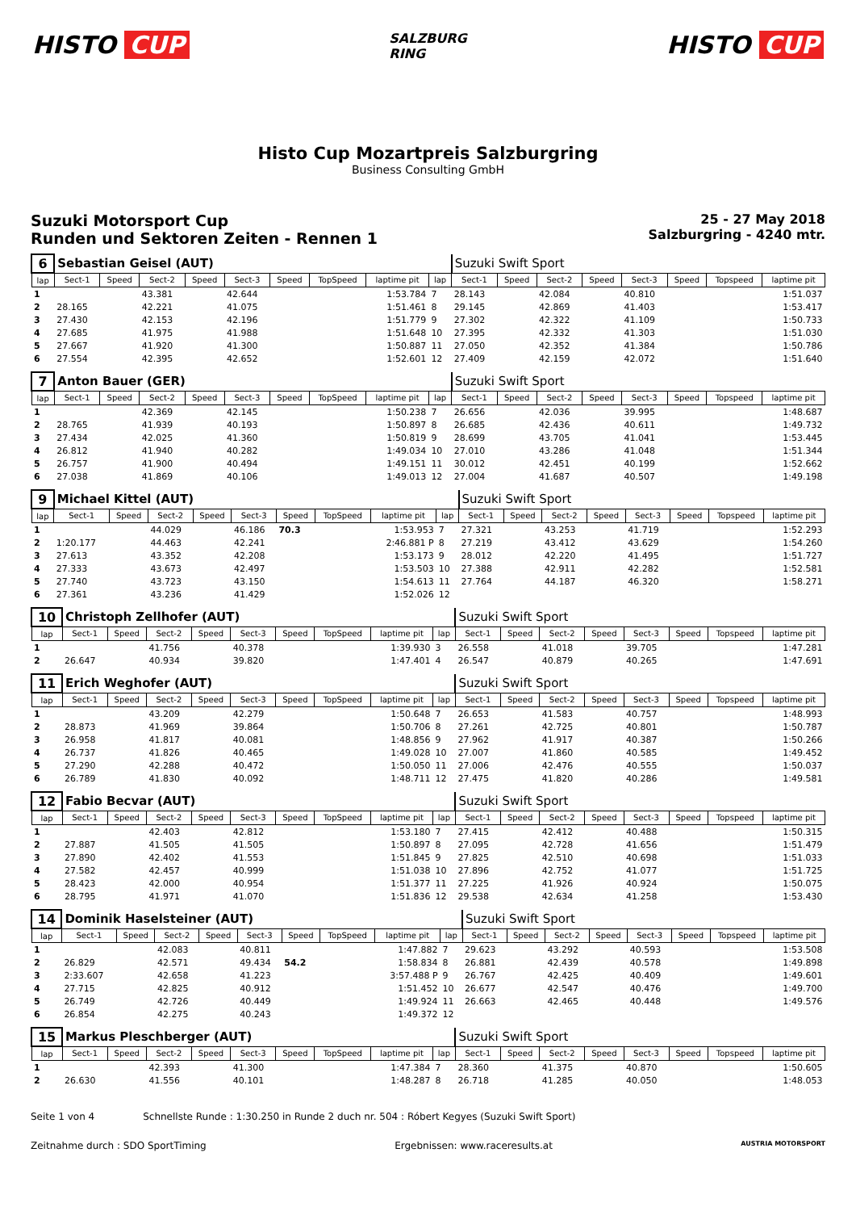HISTO CUP
SALZBURG
RING
HISTO CUP
Histo Cup Mozartpreis Salzburgring
Business Consulting GmbH
Suzuki Motorsport Cup
Runden und Sektoren Zeiten - Rennen 1
25 - 27 May 2018
Salzburgring - 4240 mtr.
| 6 | Sebastian Geisel (AUT) | | | | | | | | | Suzuki Swift Sport | | | | | | | |
| lap | Sect-1 | Speed | Sect-2 | Speed | Sect-3 | Speed | TopSpeed | laptime pit | lap | Sect-1 | Speed | Sect-2 | Speed | Sect-3 | Speed | Topspeed | laptime pit |
| 1 | | | 43.381 | | 42.644 | | | 1:53.784 | 7 | 28.143 | | 42.084 | | 40.810 | | | 1:51.037 |
| 2 | 28.165 | | 42.221 | | 41.075 | | | 1:51.461 | 8 | 29.145 | | 42.869 | | 41.403 | | | 1:53.417 |
| 3 | 27.430 | | 42.153 | | 42.196 | | | 1:51.779 | 9 | 27.302 | | 42.322 | | 41.109 | | | 1:50.733 |
| 4 | 27.685 | | 41.975 | | 41.988 | | | 1:51.648 | 10 | 27.395 | | 42.332 | | 41.303 | | | 1:51.030 |
| 5 | 27.667 | | 41.920 | | 41.300 | | | 1:50.887 | 11 | 27.050 | | 42.352 | | 41.384 | | | 1:50.786 |
| 6 | 27.554 | | 42.395 | | 42.652 | | | 1:52.601 | 12 | 27.409 | | 42.159 | | 42.072 | | | 1:51.640 |
| 7 | Anton Bauer (GER) | | | | | | | | | Suzuki Swift Sport | | | | | | | |
| lap | Sect-1 | Speed | Sect-2 | Speed | Sect-3 | Speed | TopSpeed | laptime pit | lap | Sect-1 | Speed | Sect-2 | Speed | Sect-3 | Speed | Topspeed | laptime pit |
| 1 | | | 42.369 | | 42.145 | | | 1:50.238 | 7 | 26.656 | | 42.036 | | 39.995 | | | 1:48.687 |
| 2 | 28.765 | | 41.939 | | 40.193 | | | 1:50.897 | 8 | 26.685 | | 42.436 | | 40.611 | | | 1:49.732 |
| 3 | 27.434 | | 42.025 | | 41.360 | | | 1:50.819 | 9 | 28.699 | | 43.705 | | 41.041 | | | 1:53.445 |
| 4 | 26.812 | | 41.940 | | 40.282 | | | 1:49.034 | 10 | 27.010 | | 43.286 | | 41.048 | | | 1:51.344 |
| 5 | 26.757 | | 41.900 | | 40.494 | | | 1:49.151 | 11 | 30.012 | | 42.451 | | 40.199 | | | 1:52.662 |
| 6 | 27.038 | | 41.869 | | 40.106 | | | 1:49.013 | 12 | 27.004 | | 41.687 | | 40.507 | | | 1:49.198 |
| 9 | Michael Kittel (AUT) | | | | | | | | | Suzuki Swift Sport | | | | | | | |
| lap | Sect-1 | Speed | Sect-2 | Speed | Sect-3 | Speed | TopSpeed | laptime pit | lap | Sect-1 | Speed | Sect-2 | Speed | Sect-3 | Speed | Topspeed | laptime pit |
| 1 | | | 44.029 | | 46.186 | 70.3 | | 1:53.953 | 7 | 27.321 | | 43.253 | | 41.719 | | | 1:52.293 |
| 2 | 1:20.177 | | 44.463 | | 42.241 | | | 2:46.881 P | 8 | 27.219 | | 43.412 | | 43.629 | | | 1:54.260 |
| 3 | 27.613 | | 43.352 | | 42.208 | | | 1:53.173 | 9 | 28.012 | | 42.220 | | 41.495 | | | 1:51.727 |
| 4 | 27.333 | | 43.673 | | 42.497 | | | 1:53.503 | 10 | 27.388 | | 42.911 | | 42.282 | | | 1:52.581 |
| 5 | 27.740 | | 43.723 | | 43.150 | | | 1:54.613 | 11 | 27.764 | | 44.187 | | 46.320 | | | 1:58.271 |
| 6 | 27.361 | | 43.236 | | 41.429 | | | 1:52.026 | 12 | | | | | | | | |
| 10 | Christoph Zellhofer (AUT) | | | | | | | | | Suzuki Swift Sport | | | | | | | |
| lap | Sect-1 | Speed | Sect-2 | Speed | Sect-3 | Speed | TopSpeed | laptime pit | lap | Sect-1 | Speed | Sect-2 | Speed | Sect-3 | Speed | Topspeed | laptime pit |
| 1 | | | 41.756 | | 40.378 | | | 1:39.930 | 3 | 26.558 | | 41.018 | | 39.705 | | | 1:47.281 |
| 2 | 26.647 | | 40.934 | | 39.820 | | | 1:47.401 | 4 | 26.547 | | 40.879 | | 40.265 | | | 1:47.691 |
| 11 | Erich Weghofer (AUT) | | | | | | | | | Suzuki Swift Sport | | | | | | | |
| lap | Sect-1 | Speed | Sect-2 | Speed | Sect-3 | Speed | TopSpeed | laptime pit | lap | Sect-1 | Speed | Sect-2 | Speed | Sect-3 | Speed | Topspeed | laptime pit |
| 1 | | | 43.209 | | 42.279 | | | 1:50.648 | 7 | 26.653 | | 41.583 | | 40.757 | | | 1:48.993 |
| 2 | 28.873 | | 41.969 | | 39.864 | | | 1:50.706 | 8 | 27.261 | | 42.725 | | 40.801 | | | 1:50.787 |
| 3 | 26.958 | | 41.817 | | 40.081 | | | 1:48.856 | 9 | 27.962 | | 41.917 | | 40.387 | | | 1:50.266 |
| 4 | 26.737 | | 41.826 | | 40.465 | | | 1:49.028 | 10 | 27.007 | | 41.860 | | 40.585 | | | 1:49.452 |
| 5 | 27.290 | | 42.288 | | 40.472 | | | 1:50.050 | 11 | 27.006 | | 42.476 | | 40.555 | | | 1:50.037 |
| 6 | 26.789 | | 41.830 | | 40.092 | | | 1:48.711 | 12 | 27.475 | | 41.820 | | 40.286 | | | 1:49.581 |
| 12 | Fabio Becvar (AUT) | | | | | | | | | Suzuki Swift Sport | | | | | | | |
| lap | Sect-1 | Speed | Sect-2 | Speed | Sect-3 | Speed | TopSpeed | laptime pit | lap | Sect-1 | Speed | Sect-2 | Speed | Sect-3 | Speed | Topspeed | laptime pit |
| 1 | | | 42.403 | | 42.812 | | | 1:53.180 | 7 | 27.415 | | 42.412 | | 40.488 | | | 1:50.315 |
| 2 | 27.887 | | 41.505 | | 41.505 | | | 1:50.897 | 8 | 27.095 | | 42.728 | | 41.656 | | | 1:51.479 |
| 3 | 27.890 | | 42.402 | | 41.553 | | | 1:51.845 | 9 | 27.825 | | 42.510 | | 40.698 | | | 1:51.033 |
| 4 | 27.582 | | 42.457 | | 40.999 | | | 1:51.038 | 10 | 27.896 | | 42.752 | | 41.077 | | | 1:51.725 |
| 5 | 28.423 | | 42.000 | | 40.954 | | | 1:51.377 | 11 | 27.225 | | 41.926 | | 40.924 | | | 1:50.075 |
| 6 | 28.795 | | 41.971 | | 41.070 | | | 1:51.836 | 12 | 29.538 | | 42.634 | | 41.258 | | | 1:53.430 |
| 14 | Dominik Haselsteiner (AUT) | | | | | | | | | Suzuki Swift Sport | | | | | | | |
| lap | Sect-1 | Speed | Sect-2 | Speed | Sect-3 | Speed | TopSpeed | laptime pit | lap | Sect-1 | Speed | Sect-2 | Speed | Sect-3 | Speed | Topspeed | laptime pit |
| 1 | | | 42.083 | | 40.811 | | | 1:47.882 | 7 | 29.623 | | 43.292 | | 40.593 | | | 1:53.508 |
| 2 | 26.829 | | 42.571 | | 49.434 | 54.2 | | 1:58.834 | 8 | 26.881 | | 42.439 | | 40.578 | | | 1:49.898 |
| 3 | 2:33.607 | | 42.658 | | 41.223 | | | 3:57.488 P | 9 | 26.767 | | 42.425 | | 40.409 | | | 1:49.601 |
| 4 | 27.715 | | 42.825 | | 40.912 | | | 1:51.452 | 10 | 26.677 | | 42.547 | | 40.476 | | | 1:49.700 |
| 5 | 26.749 | | 42.726 | | 40.449 | | | 1:49.924 | 11 | 26.663 | | 42.465 | | 40.448 | | | 1:49.576 |
| 6 | 26.854 | | 42.275 | | 40.243 | | | 1:49.372 | 12 | | | | | | | | |
| 15 | Markus Pleschberger (AUT) | | | | | | | | | Suzuki Swift Sport | | | | | | | |
| lap | Sect-1 | Speed | Sect-2 | Speed | Sect-3 | Speed | TopSpeed | laptime pit | lap | Sect-1 | Speed | Sect-2 | Speed | Sect-3 | Speed | Topspeed | laptime pit |
| 1 | | | 42.393 | | 41.300 | | | 1:47.384 | 7 | 28.360 | | 41.375 | | 40.870 | | | 1:50.605 |
| 2 | 26.630 | | 41.556 | | 40.101 | | | 1:48.287 | 8 | 26.718 | | 41.285 | | 40.050 | | | 1:48.053 |
Seite 1 von 4 Schnellste Runde : 1:30.250 in Runde 2 duch nr. 504 : Róbert Kegyes (Suzuki Swift Sport)
Zeitnahme durch : SDO SportTiming Ergebnissen: www.raceresults.at AUSTRIA MOTORSPORT